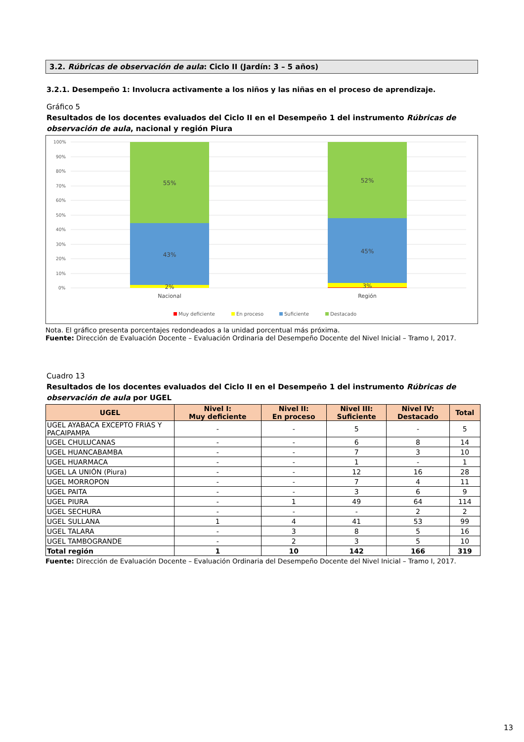3.2. Rúbricas de observación de aula: Ciclo II (Jardín: 3 – 5 años)
3.2.1. Desempeño 1: Involucra activamente a los niños y las niñas en el proceso de aprendizaje.
Gráfico 5
Resultados de los docentes evaluados del Ciclo II en el Desempeño 1 del instrumento Rúbricas de observación de aula, nacional y región Piura
100%
90%
80%
70%
60%
50%
40%
30%
20%
10%
0%
55%
43%
2%
52%
45%
3%
Nacional
Región
Muy deficiente
En proceso
Suficiente
Destacado
Nota. El gráfico presenta porcentajes redondeados a la unidad porcentual más próxima.
Fuente: Dirección de Evaluación Docente – Evaluación Ordinaria del Desempeño Docente del Nivel Inicial – Tramo I, 2017.
Cuadro 13
Resultados de los docentes evaluados del Ciclo II en el Desempeño 1 del instrumento Rúbricas de observación de aula por UGEL
| UGEL | Nivel I: Muy deficiente | Nivel II: En proceso | Nivel III: Suficiente | Nivel IV: Destacado | Total |
| --- | --- | --- | --- | --- | --- |
| UGEL AYABACA EXCEPTO FRIAS Y PACAIPAMPA | - | - | 5 | - | 5 |
| UGEL CHULUCANAS | - | - | 6 | 8 | 14 |
| UGEL HUANCABAMBA | - | - | 7 | 3 | 10 |
| UGEL HUARMACA | - | - | 1 | - | 1 |
| UGEL LA UNIÓN (Piura) | - | - | 12 | 16 | 28 |
| UGEL MORROPON | - | - | 7 | 4 | 11 |
| UGEL PAITA | - | - | 3 | 6 | 9 |
| UGEL PIURA | - | 1 | 49 | 64 | 114 |
| UGEL SECHURA | - | - | - | 2 | 2 |
| UGEL SULLANA | 1 | 4 | 41 | 53 | 99 |
| UGEL TALARA | - | 3 | 8 | 5 | 16 |
| UGEL TAMBOGRANDE | - | 2 | 3 | 5 | 10 |
| Total región | 1 | 10 | 142 | 166 | 319 |
Fuente: Dirección de Evaluación Docente – Evaluación Ordinaria del Desempeño Docente del Nivel Inicial – Tramo I, 2017.
13